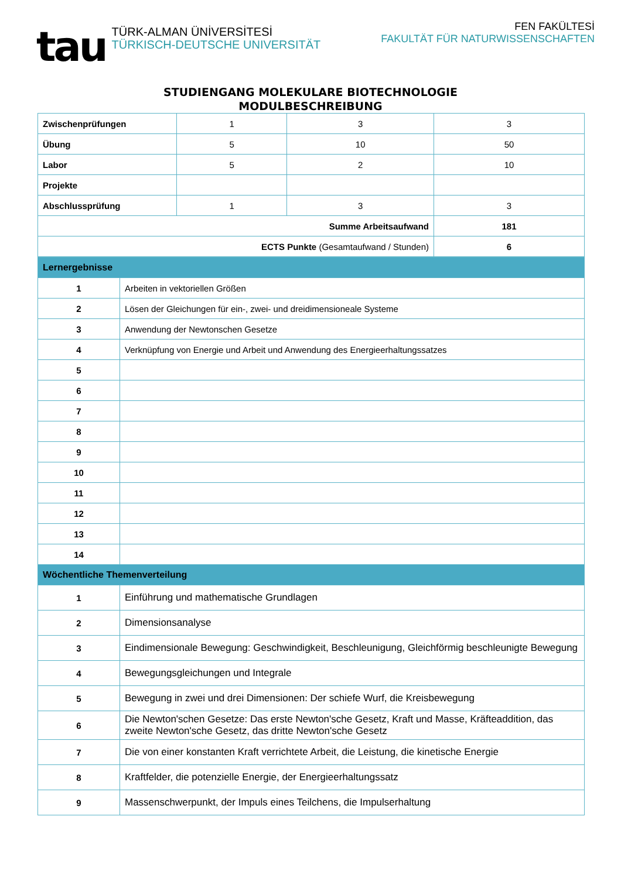tau
TÜRK-ALMAN ÜNİVERSİTESİ
TÜRKISCH-DEUTSCHE UNIVERSITÄT
FEN FAKÜLTESİ
FAKULTÄT FÜR NATURWISSENSCHAFTEN
STUDIENGANG MOLEKULARE BIOTECHNOLOGIE
MODULBESCHREIBUNG
| Zwischenprüfungen | 1 | 3 | 3 |
| Übung | 5 | 10 | 50 |
| Labor | 5 | 2 | 10 |
| Projekte | | | |
| Abschlussprüfung | 1 | 3 | 3 |
| Summe Arbeitsaufwand | | | 181 |
| ECTS Punkte (Gesamtaufwand / Stunden) | | | 6 |
| Lernergebnisse | |
| 1 | Arbeiten in vektoriellen Größen |
| 2 | Lösen der Gleichungen für ein-, zwei- und dreidimensioneale Systeme |
| 3 | Anwendung der Newtonschen Gesetze |
| 4 | Verknüpfung von Energie und Arbeit und Anwendung des Energieerhaltungssatzes |
| 5 | |
| 6 | |
| 7 | |
| 8 | |
| 9 | |
| 10 | |
| 11 | |
| 12 | |
| 13 | |
| 14 | |
| Wöchentliche Themenverteilung | |
| 1 | Einführung und mathematische Grundlagen |
| 2 | Dimensionsanalyse |
| 3 | Eindimensionale Bewegung: Geschwindigkeit, Beschleunigung, Gleichförmig beschleunigte Bewegung |
| 4 | Bewegungsgleichungen und Integrale |
| 5 | Bewegung in zwei und drei Dimensionen: Der schiefe Wurf, die Kreisbewegung |
| 6 | Die Newton'schen Gesetze: Das erste Newton'sche Gesetz, Kraft und Masse, Kräfteaddition, das zweite Newton'sche Gesetz, das dritte Newton'sche Gesetz |
| 7 | Die von einer konstanten Kraft verrichtete Arbeit, die Leistung, die kinetische Energie |
| 8 | Kraftfelder, die potenzielle Energie, der Energieerhaltungssatz |
| 9 | Massenschwerpunkt, der Impuls eines Teilchens, die Impulserhaltung |